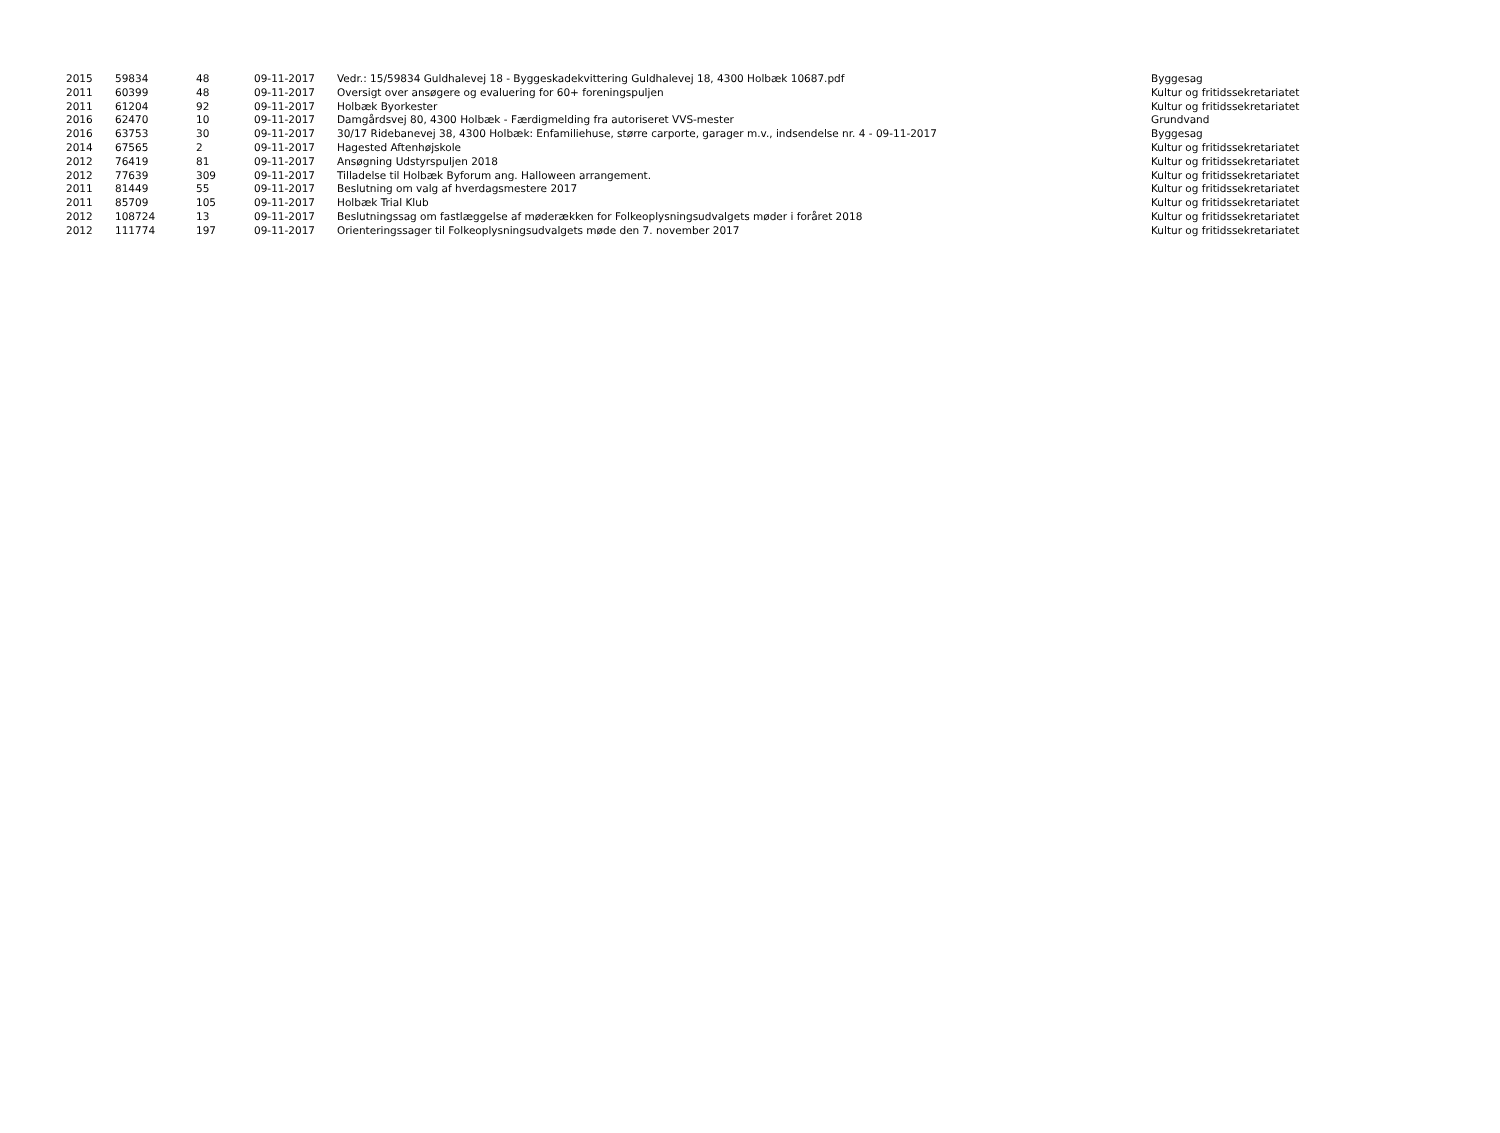| 2015 | 59834 | 48 | 09-11-2017 | Vedr.: 15/59834 Guldhalevej 18 - Byggeskadekvittering Guldhalevej 18, 4300 Holbæk 10687.pdf | Byggesag |
| 2011 | 60399 | 48 | 09-11-2017 | Oversigt over ansøgere og evaluering for 60+ foreningspuljen | Kultur og fritidssekretariatet |
| 2011 | 61204 | 92 | 09-11-2017 | Holbæk Byorkester | Kultur og fritidssekretariatet |
| 2016 | 62470 | 10 | 09-11-2017 | Damgårdsvej 80, 4300 Holbæk - Færdigmelding fra autoriseret VVS-mester | Grundvand |
| 2016 | 63753 | 30 | 09-11-2017 | 30/17 Ridebanevej 38, 4300 Holbæk: Enfamiliehuse, større carporte, garager m.v., indsendelse nr. 4 - 09-11-2017 | Byggesag |
| 2014 | 67565 | 2 | 09-11-2017 | Hagested Aftenhøjskole | Kultur og fritidssekretariatet |
| 2012 | 76419 | 81 | 09-11-2017 | Ansøgning Udstyrspuljen 2018 | Kultur og fritidssekretariatet |
| 2012 | 77639 | 309 | 09-11-2017 | Tilladelse til Holbæk Byforum ang. Halloween arrangement. | Kultur og fritidssekretariatet |
| 2011 | 81449 | 55 | 09-11-2017 | Beslutning om valg af hverdagsmestere 2017 | Kultur og fritidssekretariatet |
| 2011 | 85709 | 105 | 09-11-2017 | Holbæk Trial Klub | Kultur og fritidssekretariatet |
| 2012 | 108724 | 13 | 09-11-2017 | Beslutningssag om fastlæggelse af møderækken for Folkeoplysningsudvalgets møder i foråret 2018 | Kultur og fritidssekretariatet |
| 2012 | 111774 | 197 | 09-11-2017 | Orienteringssager til Folkeoplysningsudvalgets møde den 7. november 2017 | Kultur og fritidssekretariatet |